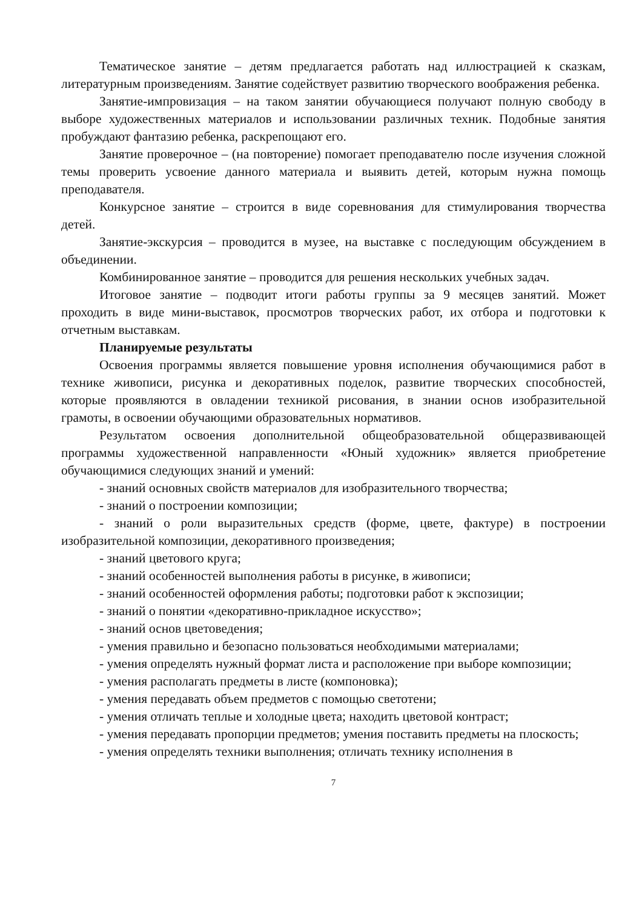Тематическое занятие – детям предлагается работать над иллюстрацией к сказкам, литературным произведениям. Занятие содействует развитию творческого воображения ребенка.
Занятие-импровизация – на таком занятии обучающиеся получают полную свободу в выборе художественных материалов и использовании различных техник. Подобные занятия пробуждают фантазию ребенка, раскрепощают его.
Занятие проверочное – (на повторение) помогает преподавателю после изучения сложной темы проверить усвоение данного материала и выявить детей, которым нужна помощь преподавателя.
Конкурсное занятие – строится в виде соревнования для стимулирования творчества детей.
Занятие-экскурсия – проводится в музее, на выставке с последующим обсуждением в объединении.
Комбинированное занятие – проводится для решения нескольких учебных задач.
Итоговое занятие – подводит итоги работы группы за 9 месяцев занятий. Может проходить в виде мини-выставок, просмотров творческих работ, их отбора и подготовки к отчетным выставкам.
Планируемые результаты
Освоения программы является повышение уровня исполнения обучающимися работ в технике живописи, рисунка и декоративных поделок, развитие творческих способностей, которые проявляются в овладении техникой рисования, в знании основ изобразительной грамоты, в освоении обучающими образовательных нормативов.
Результатом освоения дополнительной общеобразовательной общеразвивающей программы художественной направленности «Юный художник» является приобретение обучающимися следующих знаний и умений:
- знаний основных свойств материалов для изобразительного творчества;
- знаний о построении композиции;
- знаний о роли выразительных средств (форме, цвете, фактуре) в построении изобразительной композиции, декоративного произведения;
- знаний цветового круга;
- знаний особенностей выполнения работы в рисунке, в живописи;
- знаний особенностей оформления работы; подготовки работ к экспозиции;
- знаний о понятии «декоративно-прикладное искусство»;
- знаний основ цветоведения;
- умения правильно и безопасно пользоваться необходимыми материалами;
- умения определять нужный формат листа и расположение при выборе композиции;
- умения располагать предметы в листе (компоновка);
- умения передавать объем предметов с помощью светотени;
- умения отличать теплые и холодные цвета; находить цветовой контраст;
- умения передавать пропорции предметов; умения поставить предметы на плоскость;
- умения определять техники выполнения; отличать технику исполнения в
7